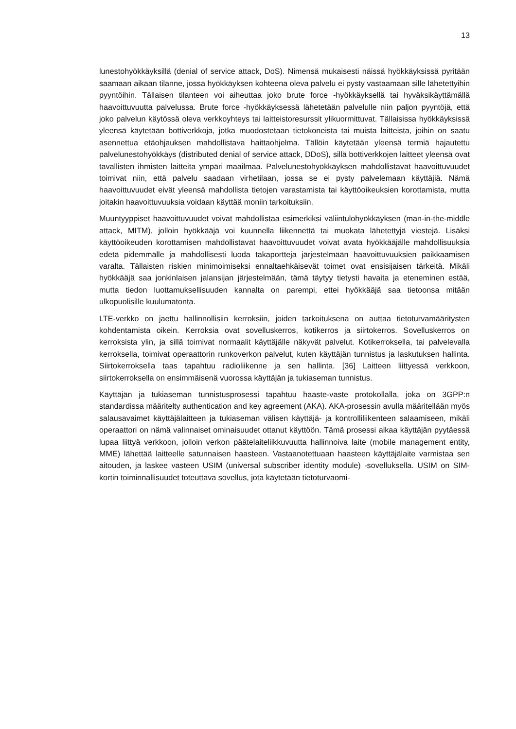13
lunestohyökkäyksillä (denial of service attack, DoS). Nimensä mukaisesti näissä hyökkäyksissä pyritään saamaan aikaan tilanne, jossa hyökkäyksen kohteena oleva palvelu ei pysty vastaamaan sille lähetettyihin pyyntöihin. Tällaisen tilanteen voi aiheuttaa joko brute force -hyökkäyksellä tai hyväksikäyttämällä haavoittuvuutta palvelussa. Brute force -hyökkäyksessä lähetetään palvelulle niin paljon pyyntöjä, että joko palvelun käytössä oleva verkkoyhteys tai laitteistoresurssit ylikuormittuvat. Tällaisissa hyökkäyksissä yleensä käytetään bottiverkkoja, jotka muodostetaan tietokoneista tai muista laitteista, joihin on saatu asennettua etäohjauksen mahdollistava haittaohjelma. Tällöin käytetään yleensä termiä hajautettu palvelunestohyökkäys (distributed denial of service attack, DDoS), sillä bottiverkkojen laitteet yleensä ovat tavallisten ihmisten laitteita ympäri maailmaa. Palvelunestohyökkäyksen mahdollistavat haavoittuvuudet toimivat niin, että palvelu saadaan virhetilaan, jossa se ei pysty palvelemaan käyttäjiä. Nämä haavoittuvuudet eivät yleensä mahdollista tietojen varastamista tai käyttöoikeuksien korottamista, mutta joitakin haavoittuvuuksia voidaan käyttää moniin tarkoituksiin.
Muuntyyppiset haavoittuvuudet voivat mahdollistaa esimerkiksi väliintulohyökkäyksen (man-in-the-middle attack, MITM), jolloin hyökkääjä voi kuunnella liikennettä tai muokata lähetettyjä viestejä. Lisäksi käyttöoikeuden korottamisen mahdollistavat haavoittuvuudet voivat avata hyökkääjälle mahdollisuuksia edetä pidemmälle ja mahdollisesti luoda takaportteja järjestelmään haavoittuvuuksien paikkaamisen varalta. Tällaisten riskien minimoimiseksi ennaltaehkäisevät toimet ovat ensisijaisen tärkeitä. Mikäli hyökkääjä saa jonkinlaisen jalansijan järjestelmään, tämä täytyy tietysti havaita ja eteneminen estää, mutta tiedon luottamuksellisuuden kannalta on parempi, ettei hyökkääjä saa tietoonsa mitään ulkopuolisille kuulumatonta.
LTE-verkko on jaettu hallinnollisiin kerroksiin, joiden tarkoituksena on auttaa tietoturvamääritysten kohdentamista oikein. Kerroksia ovat sovelluskerros, kotikerros ja siirtokerros. Sovelluskerros on kerroksista ylin, ja sillä toimivat normaalit käyttäjälle näkyvät palvelut. Kotikerroksella, tai palvelevalla kerroksella, toimivat operaattorin runkoverkon palvelut, kuten käyttäjän tunnistus ja laskutuksen hallinta. Siirtokerroksella taas tapahtuu radioliikenne ja sen hallinta. [36] Laitteen liittyessä verkkoon, siirtokerroksella on ensimmäisenä vuorossa käyttäjän ja tukiaseman tunnistus.
Käyttäjän ja tukiaseman tunnistusprosessi tapahtuu haaste-vaste protokollalla, joka on 3GPP:n standardissa määritelty authentication and key agreement (AKA). AKA-prosessin avulla määritellään myös salausavaimet käyttäjälaitteen ja tukiaseman välisen käyttäjä- ja kontrolliliikenteen salaamiseen, mikäli operaattori on nämä valinnaiset ominaisuudet ottanut käyttöön. Tämä prosessi alkaa käyttäjän pyytäessä lupaa liittyä verkkoon, jolloin verkon päätelaiteliikkuvuutta hallinnoiva laite (mobile management entity, MME) lähettää laitteelle satunnaisen haasteen. Vastaanotettuaan haasteen käyttäjälaite varmistaa sen aitouden, ja laskee vasteen USIM (universal subscriber identity module) -sovelluksella. USIM on SIM-kortin toiminnallisuudet toteuttava sovellus, jota käytetään tietoturvaomi-